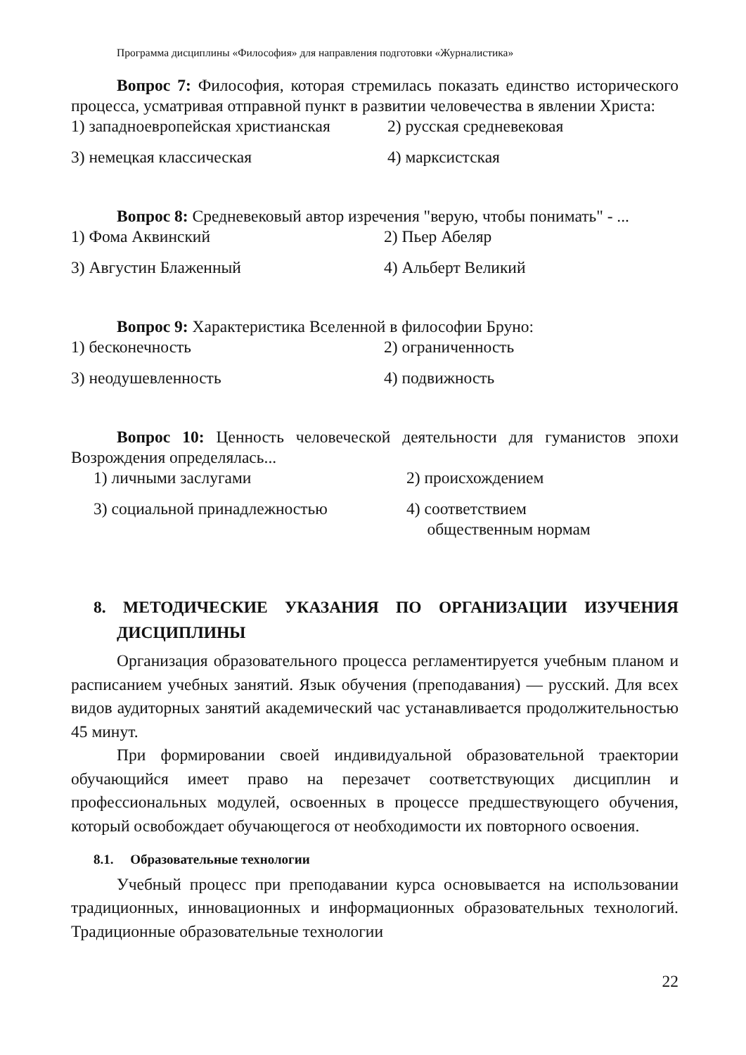Программа дисциплины «Философия» для направления подготовки «Журналистика»
Вопрос 7: Философия, которая стремилась показать единство исторического процесса, усматривая отправной пункт в развитии человечества в явлении Христа:
1) западноевропейская христианская
2) русская средневековая
3) немецкая классическая
4) марксистская
Вопрос 8: Средневековый автор изречения "верую, чтобы понимать" - ...
1) Фома Аквинский
2) Пьер Абеляр
3) Августин Блаженный
4) Альберт Великий
Вопрос 9: Характеристика Вселенной в философии Бруно:
1) бесконечность
2) ограниченность
3) неодушевленность
4) подвижность
Вопрос 10: Ценность человеческой деятельности для гуманистов эпохи Возрождения определялась...
1) личными заслугами
2) происхождением
3) социальной принадлежностью
4) соответствием
общественным нормам
8. МЕТОДИЧЕСКИЕ УКАЗАНИЯ ПО ОРГАНИЗАЦИИ ИЗУЧЕНИЯ ДИСЦИПЛИНЫ
Организация образовательного процесса регламентируется учебным планом и расписанием учебных занятий. Язык обучения (преподавания) — русский. Для всех видов аудиторных занятий академический час устанавливается продолжительностью 45 минут.
При формировании своей индивидуальной образовательной траектории обучающийся имеет право на перезачет соответствующих дисциплин и профессиональных модулей, освоенных в процессе предшествующего обучения, который освобождает обучающегося от необходимости их повторного освоения.
8.1. Образовательные технологии
Учебный процесс при преподавании курса основывается на использовании традиционных, инновационных и информационных образовательных технологий. Традиционные образовательные технологии
22